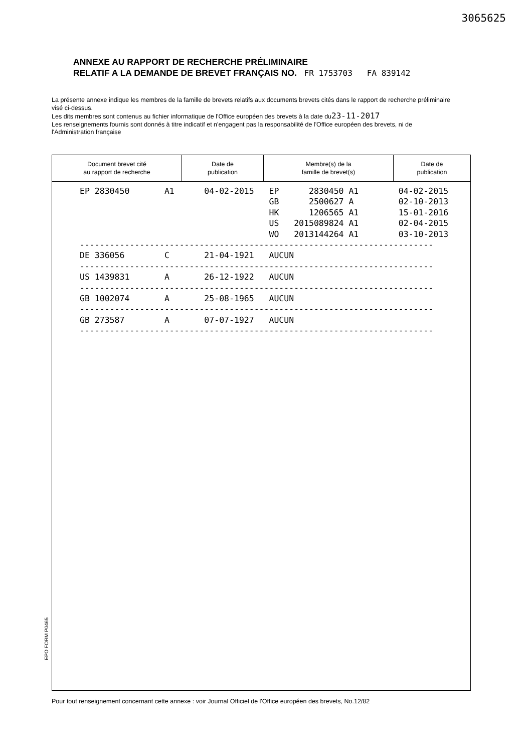3065625
ANNEXE AU RAPPORT DE RECHERCHE PRÉLIMINAIRE
RELATIF A LA DEMANDE DE BREVET FRANÇAIS NO. FR 1753703 FA 839142
La présente annexe indique les membres de la famille de brevets relatifs aux documents brevets cités dans le rapport de recherche préliminaire visé ci-dessus.
Les dits membres sont contenus au fichier informatique de l'Office européen des brevets à la date du23-11-2017
Les renseignements fournis sont donnés à titre indicatif et n'engagent pas la responsabilité de l'Office européen des brevets, ni de l'Administration française
| Document brevet cité au rapport de recherche | Date de publication | Membre(s) de la famille de brevet(s) | Date de publication |
| --- | --- | --- | --- |
EP 2830450 A1 04-02-2015 EP 2830450 A1 04-02-2015 GB 2500627 A 02-10-2013 HK 1206565 A1 15-01-2016 US 2015089824 A1 02-04-2015 WO 2013144264 A1 03-10-2013 ----------------------------------------------------------------------- DE 336056 C 21-04-1921 AUCUN ----------------------------------------------------------------------- US 1439831 A 26-12-1922 AUCUN ----------------------------------------------------------------------- GB 1002074 A 25-08-1965 AUCUN ----------------------------------------------------------------------- GB 273587 A 07-07-1927 AUCUN -----------------------------------------------------------------------
EPO FORM P0465
Pour tout renseignement concernant cette annexe : voir Journal Officiel de l'Office européen des brevets, No.12/82